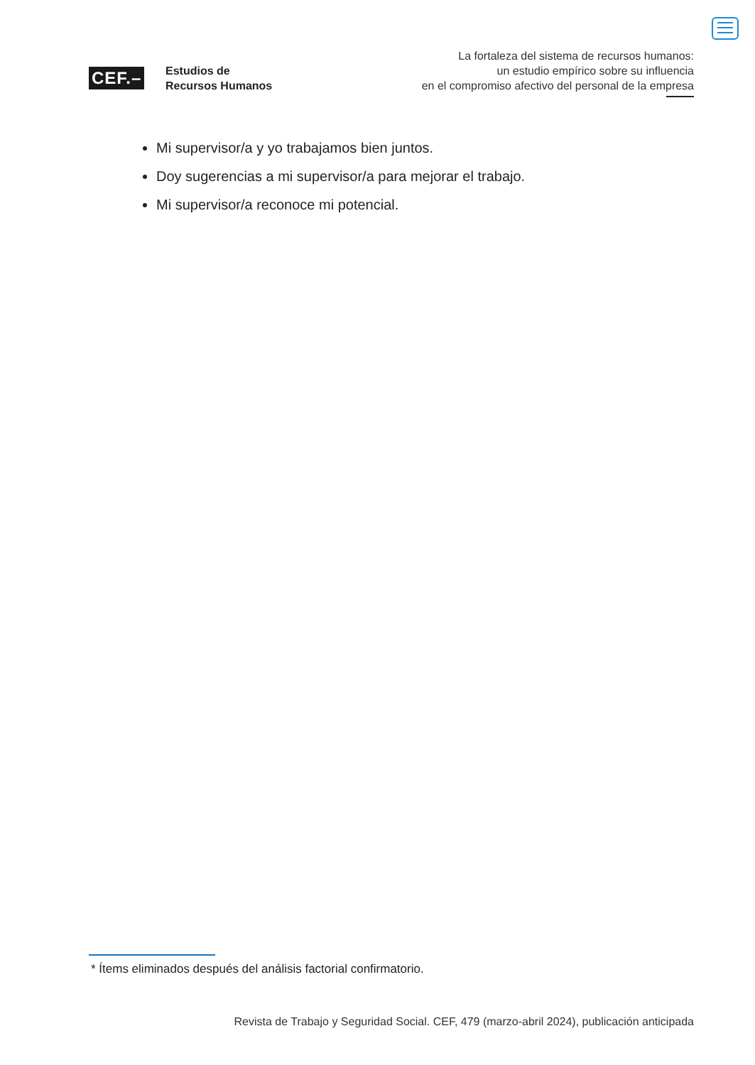CEF.–
Estudios de
Recursos Humanos
La fortaleza del sistema de recursos humanos:
un estudio empírico sobre su influencia
en el compromiso afectivo del personal de la empresa
Mi supervisor/a y yo trabajamos bien juntos.
Doy sugerencias a mi supervisor/a para mejorar el trabajo.
Mi supervisor/a reconoce mi potencial.
* Ítems eliminados después del análisis factorial confirmatorio.
Revista de Trabajo y Seguridad Social. CEF, 479 (marzo-abril 2024), publicación anticipada